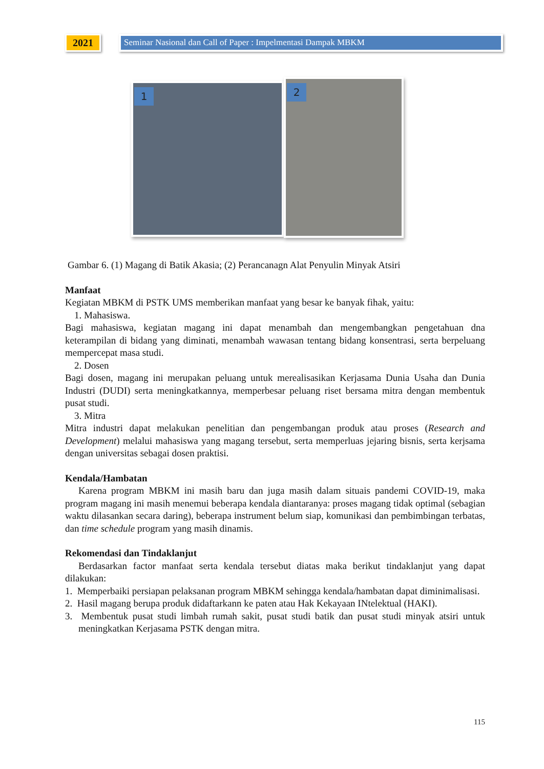2021
Seminar Nasional dan Call of Paper : Impelmentasi Dampak MBKM
1
2
Gambar 6. (1) Magang di Batik Akasia; (2) Perancanagn Alat Penyulin Minyak Atsiri
Manfaat
Kegiatan MBKM di PSTK UMS memberikan manfaat yang besar ke banyak fihak, yaitu:
1. Mahasiswa.
Bagi mahasiswa, kegiatan magang ini dapat menambah dan mengembangkan pengetahuan dna keterampilan di bidang yang diminati, menambah wawasan tentang bidang konsentrasi, serta berpeluang mempercepat masa studi.
2. Dosen
Bagi dosen, magang ini merupakan peluang untuk merealisasikan Kerjasama Dunia Usaha dan Dunia Industri (DUDI) serta meningkatkannya, memperbesar peluang riset bersama mitra dengan membentuk pusat studi.
3. Mitra
Mitra industri dapat melakukan penelitian dan pengembangan produk atau proses (Research and Development) melalui mahasiswa yang magang tersebut, serta memperluas jejaring bisnis, serta kerjsama dengan universitas sebagai dosen praktisi.
Kendala/Hambatan
Karena program MBKM ini masih baru dan juga masih dalam situais pandemi COVID-19, maka program magang ini masih menemui beberapa kendala diantaranya: proses magang tidak optimal (sebagian waktu dilasankan secara daring), beberapa instrument belum siap, komunikasi dan pembimbingan terbatas, dan time schedule program yang masih dinamis.
Rekomendasi dan Tindaklanjut
Berdasarkan factor manfaat serta kendala tersebut diatas maka berikut tindaklanjut yang dapat dilakukan:
1. Memperbaiki persiapan pelaksanan program MBKM sehingga kendala/hambatan dapat diminimalisasi.
2. Hasil magang berupa produk didaftarkann ke paten atau Hak Kekayaan INtelektual (HAKI).
3. Membentuk pusat studi limbah rumah sakit, pusat studi batik dan pusat studi minyak atsiri untuk meningkatkan Kerjasama PSTK dengan mitra.
115